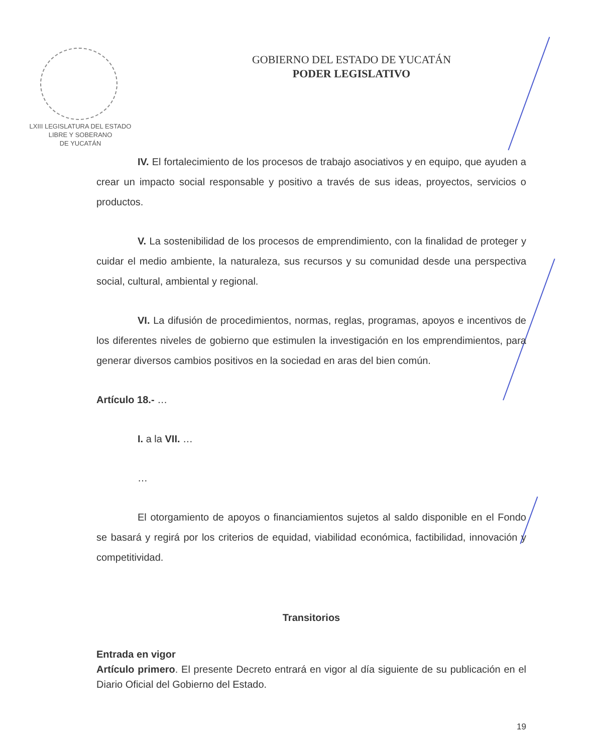LXIII LEGISLATURA DEL ESTADO
LIBRE Y SOBERANO
DE YUCATÁN
GOBIERNO DEL ESTADO DE YUCATÁN
PODER LEGISLATIVO
IV. El fortalecimiento de los procesos de trabajo asociativos y en equipo, que ayuden a crear un impacto social responsable y positivo a través de sus ideas, proyectos, servicios o productos.
V. La sostenibilidad de los procesos de emprendimiento, con la finalidad de proteger y cuidar el medio ambiente, la naturaleza, sus recursos y su comunidad desde una perspectiva social, cultural, ambiental y regional.
VI. La difusión de procedimientos, normas, reglas, programas, apoyos e incentivos de los diferentes niveles de gobierno que estimulen la investigación en los emprendimientos, para generar diversos cambios positivos en la sociedad en aras del bien común.
Artículo 18.- …
I. a la VII. …
…
El otorgamiento de apoyos o financiamientos sujetos al saldo disponible en el Fondo se basará y regirá por los criterios de equidad, viabilidad económica, factibilidad, innovación y competitividad.
Transitorios
Entrada en vigor
Artículo primero. El presente Decreto entrará en vigor al día siguiente de su publicación en el Diario Oficial del Gobierno del Estado.
19